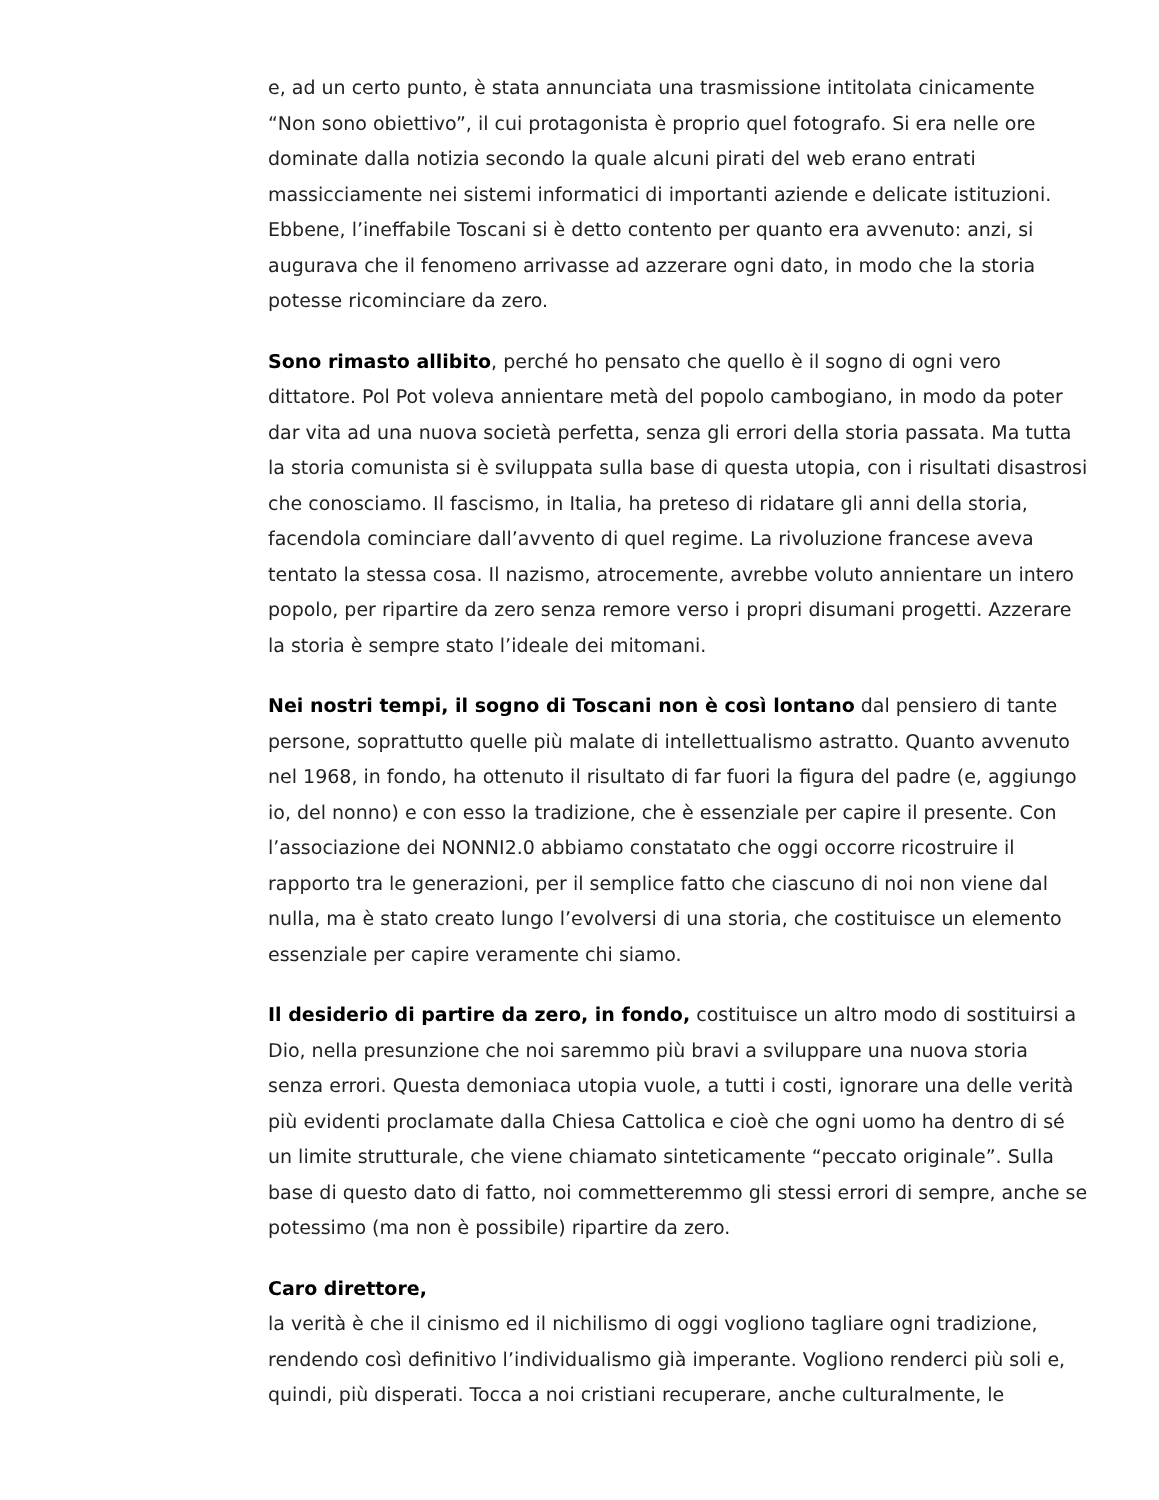e, ad un certo punto, è stata annunciata una trasmissione intitolata cinicamente “Non sono obiettivo”, il cui protagonista è proprio quel fotografo. Si era nelle ore dominate dalla notizia secondo la quale alcuni pirati del web erano entrati massicciamente nei sistemi informatici di importanti aziende e delicate istituzioni. Ebbene, l’ineffabile Toscani si è detto contento per quanto era avvenuto: anzi, si augurava che il fenomeno arrivasse ad azzerare ogni dato, in modo che la storia potesse ricominciare da zero.
Sono rimasto allibito, perché ho pensato che quello è il sogno di ogni vero dittatore. Pol Pot voleva annientare metà del popolo cambogiano, in modo da poter dar vita ad una nuova società perfetta, senza gli errori della storia passata. Ma tutta la storia comunista si è sviluppata sulla base di questa utopia, con i risultati disastrosi che conosciamo. Il fascismo, in Italia, ha preteso di ridatare gli anni della storia, facendola cominciare dall’avvento di quel regime. La rivoluzione francese aveva tentato la stessa cosa. Il nazismo, atrocemente, avrebbe voluto annientare un intero popolo, per ripartire da zero senza remore verso i propri disumani progetti. Azzerare la storia è sempre stato l’ideale dei mitomani.
Nei nostri tempi, il sogno di Toscani non è così lontano dal pensiero di tante persone, soprattutto quelle più malate di intellettualismo astratto. Quanto avvenuto nel 1968, in fondo, ha ottenuto il risultato di far fuori la figura del padre (e, aggiungo io, del nonno) e con esso la tradizione, che è essenziale per capire il presente. Con l’associazione dei NONNI2.0 abbiamo constatato che oggi occorre ricostruire il rapporto tra le generazioni, per il semplice fatto che ciascuno di noi non viene dal nulla, ma è stato creato lungo l’evolversi di una storia, che costituisce un elemento essenziale per capire veramente chi siamo.
Il desiderio di partire da zero, in fondo, costituisce un altro modo di sostituirsi a Dio, nella presunzione che noi saremmo più bravi a sviluppare una nuova storia senza errori. Questa demoniaca utopia vuole, a tutti i costi, ignorare una delle verità più evidenti proclamate dalla Chiesa Cattolica e cioè che ogni uomo ha dentro di sé un limite strutturale, che viene chiamato sinteticamente “peccato originale”. Sulla base di questo dato di fatto, noi commetteremmo gli stessi errori di sempre, anche se potessimo (ma non è possibile) ripartire da zero.
Caro direttore,
la verità è che il cinismo ed il nichilismo di oggi vogliono tagliare ogni tradizione, rendendo così definitivo l’individualismo già imperante. Vogliono renderci più soli e, quindi, più disperati. Tocca a noi cristiani recuperare, anche culturalmente, le